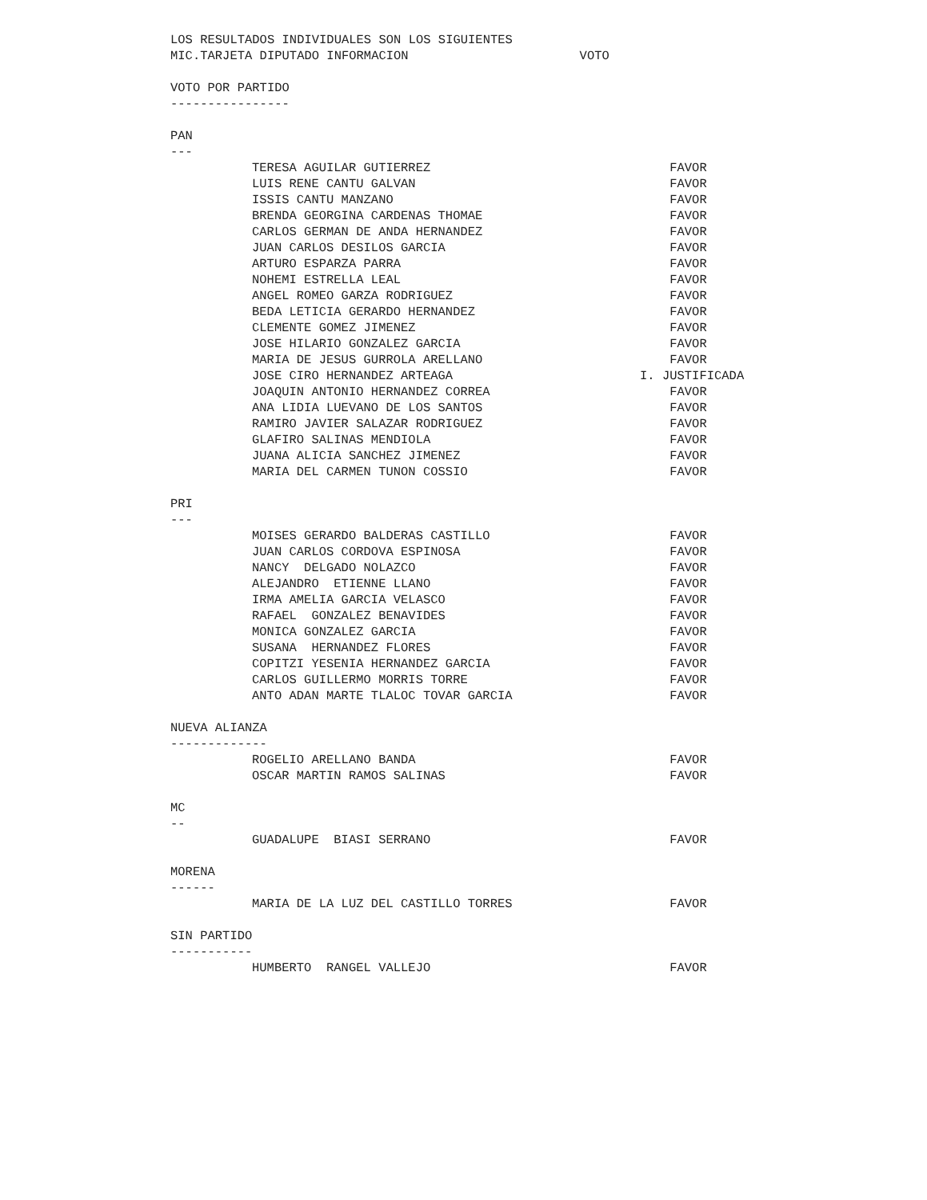LOS RESULTADOS INDIVIDUALES SON LOS SIGUIENTES
MIC.TARJETA DIPUTADO INFORMACION VOTO
VOTO POR PARTIDO
----------------
PAN
---
| TERESA AGUILAR GUTIERREZ | FAVOR |
| LUIS RENE CANTU GALVAN | FAVOR |
| ISSIS CANTU MANZANO | FAVOR |
| BRENDA GEORGINA CARDENAS THOMAE | FAVOR |
| CARLOS GERMAN DE ANDA HERNANDEZ | FAVOR |
| JUAN CARLOS DESILOS GARCIA | FAVOR |
| ARTURO ESPARZA PARRA | FAVOR |
| NOHEMI ESTRELLA LEAL | FAVOR |
| ANGEL ROMEO GARZA RODRIGUEZ | FAVOR |
| BEDA LETICIA GERARDO HERNANDEZ | FAVOR |
| CLEMENTE GOMEZ JIMENEZ | FAVOR |
| JOSE HILARIO GONZALEZ GARCIA | FAVOR |
| MARIA DE JESUS GURROLA ARELLANO | FAVOR |
| JOSE CIRO HERNANDEZ ARTEAGA | I. JUSTIFICADA |
| JOAQUIN ANTONIO HERNANDEZ CORREA | FAVOR |
| ANA LIDIA LUEVANO DE LOS SANTOS | FAVOR |
| RAMIRO JAVIER SALAZAR RODRIGUEZ | FAVOR |
| GLAFIRO SALINAS MENDIOLA | FAVOR |
| JUANA ALICIA SANCHEZ JIMENEZ | FAVOR |
| MARIA DEL CARMEN TUNON COSSIO | FAVOR |
PRI
---
| MOISES GERARDO BALDERAS CASTILLO | FAVOR |
| JUAN CARLOS CORDOVA ESPINOSA | FAVOR |
| NANCY DELGADO NOLAZCO | FAVOR |
| ALEJANDRO ETIENNE LLANO | FAVOR |
| IRMA AMELIA GARCIA VELASCO | FAVOR |
| RAFAEL GONZALEZ BENAVIDES | FAVOR |
| MONICA GONZALEZ GARCIA | FAVOR |
| SUSANA HERNANDEZ FLORES | FAVOR |
| COPITZI YESENIA HERNANDEZ GARCIA | FAVOR |
| CARLOS GUILLERMO MORRIS TORRE | FAVOR |
| ANTO ADAN MARTE TLALOC TOVAR GARCIA | FAVOR |
NUEVA ALIANZA
-------------
| ROGELIO ARELLANO BANDA | FAVOR |
| OSCAR MARTIN RAMOS SALINAS | FAVOR |
MC
--
| GUADALUPE BIASI SERRANO | FAVOR |
MORENA
------
| MARIA DE LA LUZ DEL CASTILLO TORRES | FAVOR |
SIN PARTIDO
-----------
| HUMBERTO RANGEL VALLEJO | FAVOR |